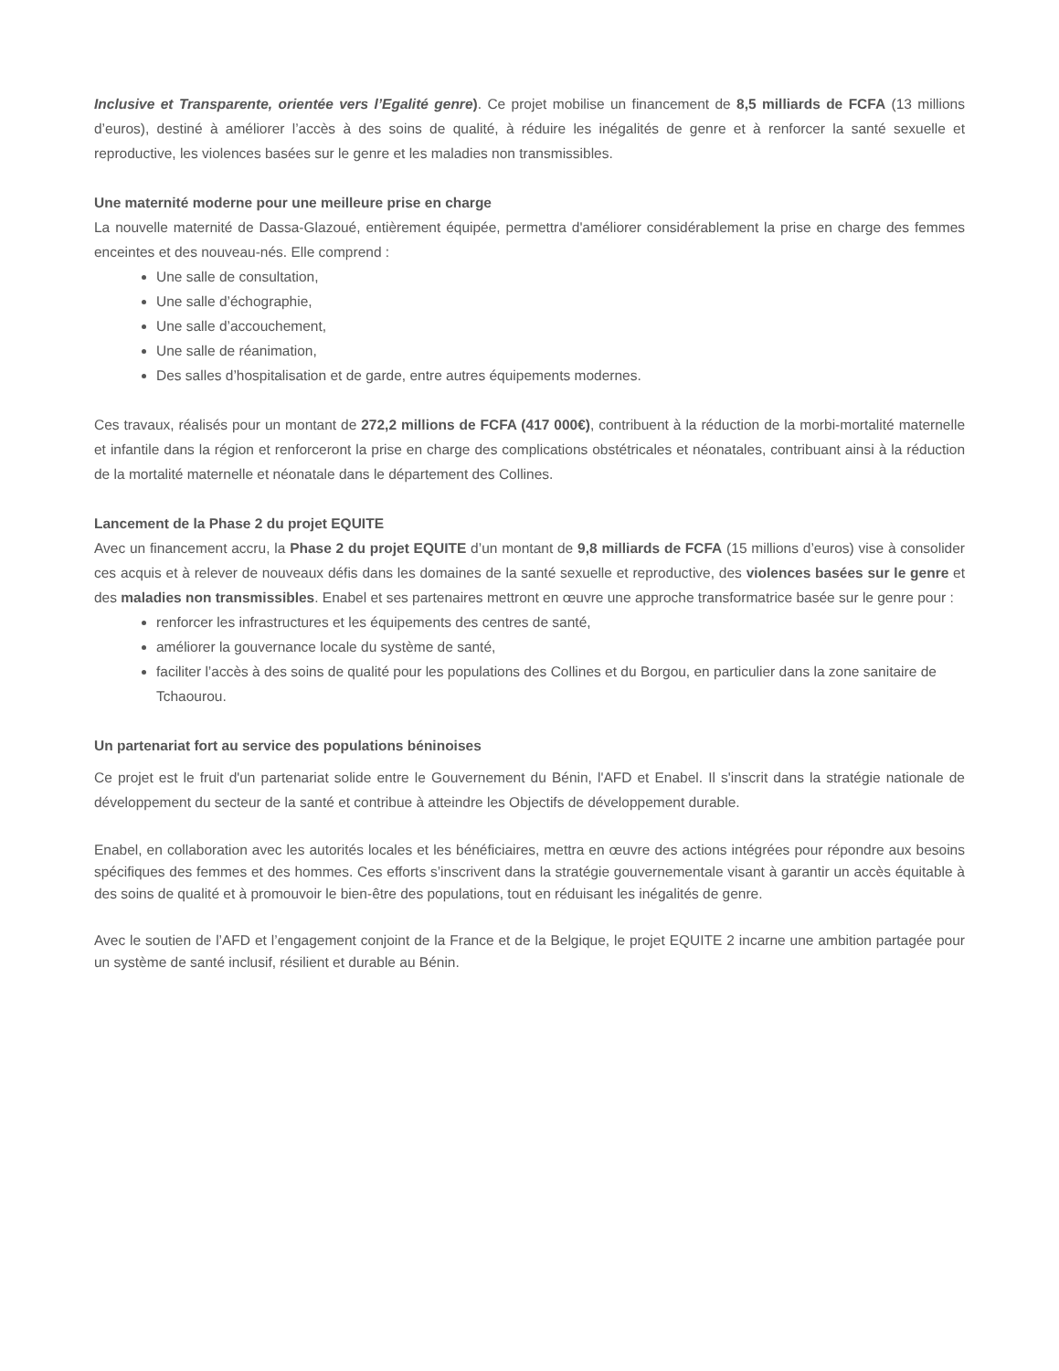Inclusive et Transparente, orientée vers l’Egalité genre). Ce projet mobilise un financement de 8,5 milliards de FCFA (13 millions d’euros), destiné à améliorer l’accès à des soins de qualité, à réduire les inégalités de genre et à renforcer la santé sexuelle et reproductive, les violences basées sur le genre et les maladies non transmissibles.
Une maternité moderne pour une meilleure prise en charge
La nouvelle maternité de Dassa-Glazoué, entièrement équipée, permettra d'améliorer considérablement la prise en charge des femmes enceintes et des nouveau-nés. Elle comprend :
Une salle de consultation,
Une salle d’échographie,
Une salle d’accouchement,
Une salle de réanimation,
Des salles d’hospitalisation et de garde, entre autres équipements modernes.
Ces travaux, réalisés pour un montant de 272,2 millions de FCFA (417 000€), contribuent à la réduction de la morbi-mortalité maternelle et infantile dans la région et renforceront la prise en charge des complications obstétricales et néonatales, contribuant ainsi à la réduction de la mortalité maternelle et néonatale dans le département des Collines.
Lancement de la Phase 2 du projet EQUITE
Avec un financement accru, la Phase 2 du projet EQUITE d’un montant de 9,8 milliards de FCFA (15 millions d’euros) vise à consolider ces acquis et à relever de nouveaux défis dans les domaines de la santé sexuelle et reproductive, des violences basées sur le genre et des maladies non transmissibles. Enabel et ses partenaires mettront en œuvre une approche transformatrice basée sur le genre pour :
renforcer les infrastructures et les équipements des centres de santé,
améliorer la gouvernance locale du système de santé,
faciliter l’accès à des soins de qualité pour les populations des Collines et du Borgou, en particulier dans la zone sanitaire de Tchaourou.
Un partenariat fort au service des populations béninoises
Ce projet est le fruit d'un partenariat solide entre le Gouvernement du Bénin, l'AFD et Enabel. Il s'inscrit dans la stratégie nationale de développement du secteur de la santé et contribue à atteindre les Objectifs de développement durable.
Enabel, en collaboration avec les autorités locales et les bénéficiaires, mettra en œuvre des actions intégrées pour répondre aux besoins spécifiques des femmes et des hommes. Ces efforts s’inscrivent dans la stratégie gouvernementale visant à garantir un accès équitable à des soins de qualité et à promouvoir le bien-être des populations, tout en réduisant les inégalités de genre.
Avec le soutien de l’AFD et l’engagement conjoint de la France et de la Belgique, le projet EQUITE 2 incarne une ambition partagée pour un système de santé inclusif, résilient et durable au Bénin.